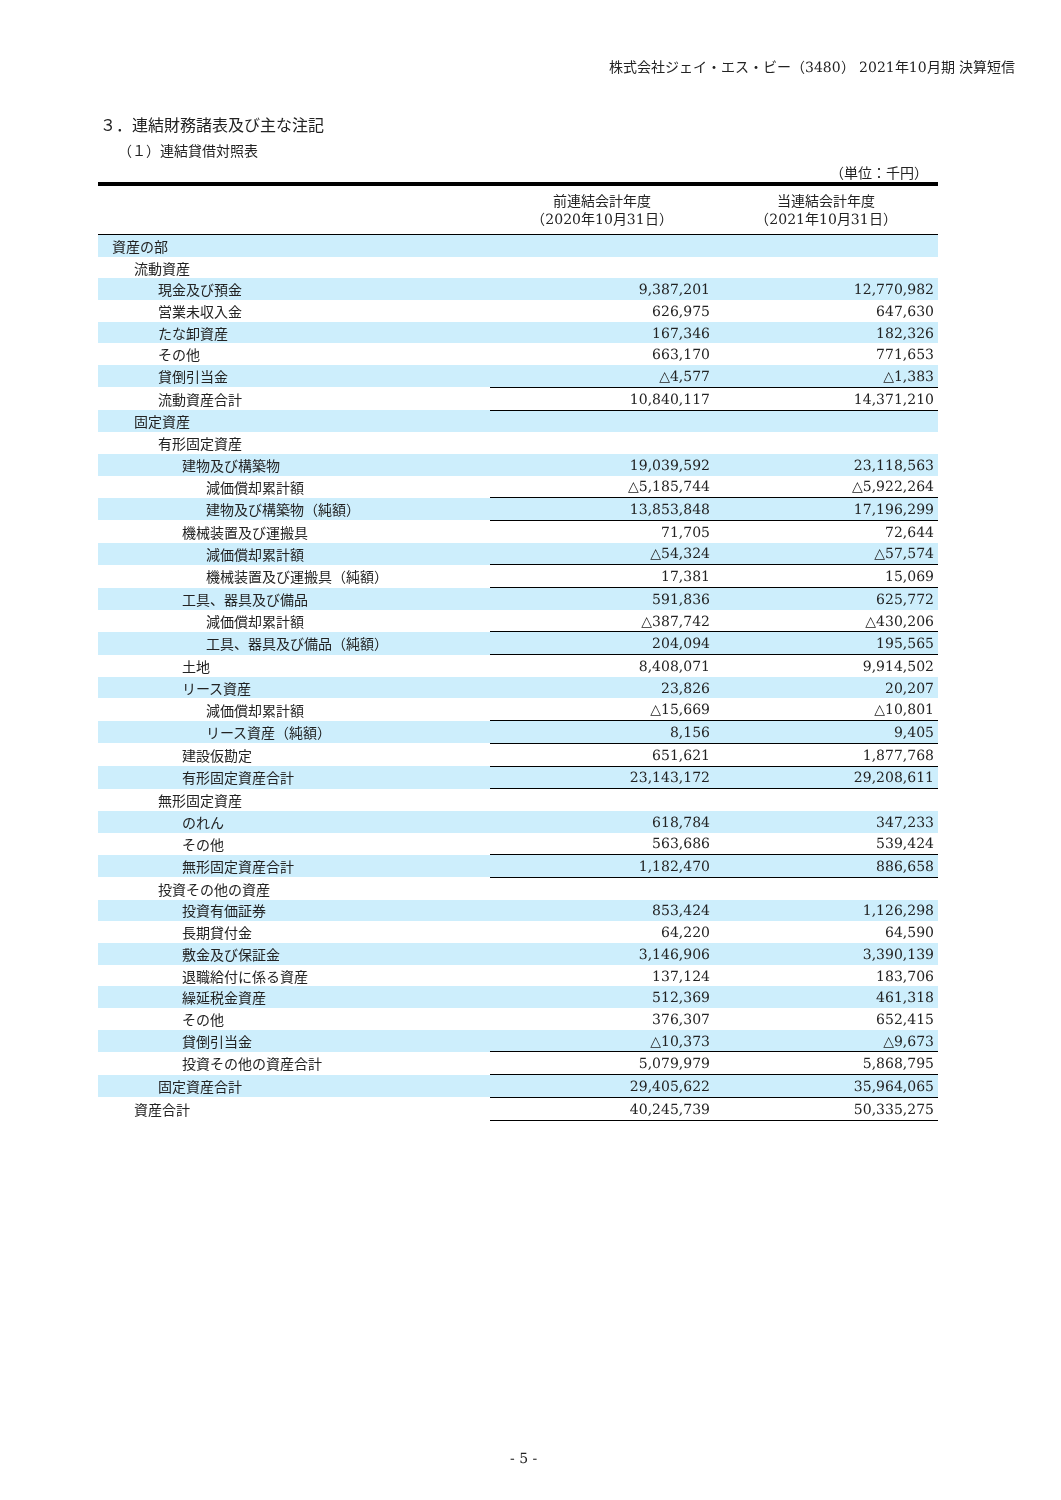株式会社ジェイ・エス・ビー（3480） 2021年10月期 決算短信
３．連結財務諸表及び主な注記
（１）連結貸借対照表
（単位：千円）
| | 前連結会計年度 （2020年10月31日） | 当連結会計年度 （2021年10月31日） |
| --- | --- | --- |
| 資産の部 | | |
| 流動資産 | | |
| 現金及び預金 | 9,387,201 | 12,770,982 |
| 営業未収入金 | 626,975 | 647,630 |
| たな卸資産 | 167,346 | 182,326 |
| その他 | 663,170 | 771,653 |
| 貸倒引当金 | △4,577 | △1,383 |
| 流動資産合計 | 10,840,117 | 14,371,210 |
| 固定資産 | | |
| 有形固定資産 | | |
| 建物及び構築物 | 19,039,592 | 23,118,563 |
| 減価償却累計額 | △5,185,744 | △5,922,264 |
| 建物及び構築物（純額） | 13,853,848 | 17,196,299 |
| 機械装置及び運搬具 | 71,705 | 72,644 |
| 減価償却累計額 | △54,324 | △57,574 |
| 機械装置及び運搬具（純額） | 17,381 | 15,069 |
| 工具、器具及び備品 | 591,836 | 625,772 |
| 減価償却累計額 | △387,742 | △430,206 |
| 工具、器具及び備品（純額） | 204,094 | 195,565 |
| 土地 | 8,408,071 | 9,914,502 |
| リース資産 | 23,826 | 20,207 |
| 減価償却累計額 | △15,669 | △10,801 |
| リース資産（純額） | 8,156 | 9,405 |
| 建設仮勘定 | 651,621 | 1,877,768 |
| 有形固定資産合計 | 23,143,172 | 29,208,611 |
| 無形固定資産 | | |
| のれん | 618,784 | 347,233 |
| その他 | 563,686 | 539,424 |
| 無形固定資産合計 | 1,182,470 | 886,658 |
| 投資その他の資産 | | |
| 投資有価証券 | 853,424 | 1,126,298 |
| 長期貸付金 | 64,220 | 64,590 |
| 敷金及び保証金 | 3,146,906 | 3,390,139 |
| 退職給付に係る資産 | 137,124 | 183,706 |
| 繰延税金資産 | 512,369 | 461,318 |
| その他 | 376,307 | 652,415 |
| 貸倒引当金 | △10,373 | △9,673 |
| 投資その他の資産合計 | 5,079,979 | 5,868,795 |
| 固定資産合計 | 29,405,622 | 35,964,065 |
| 資産合計 | 40,245,739 | 50,335,275 |
- 5 -